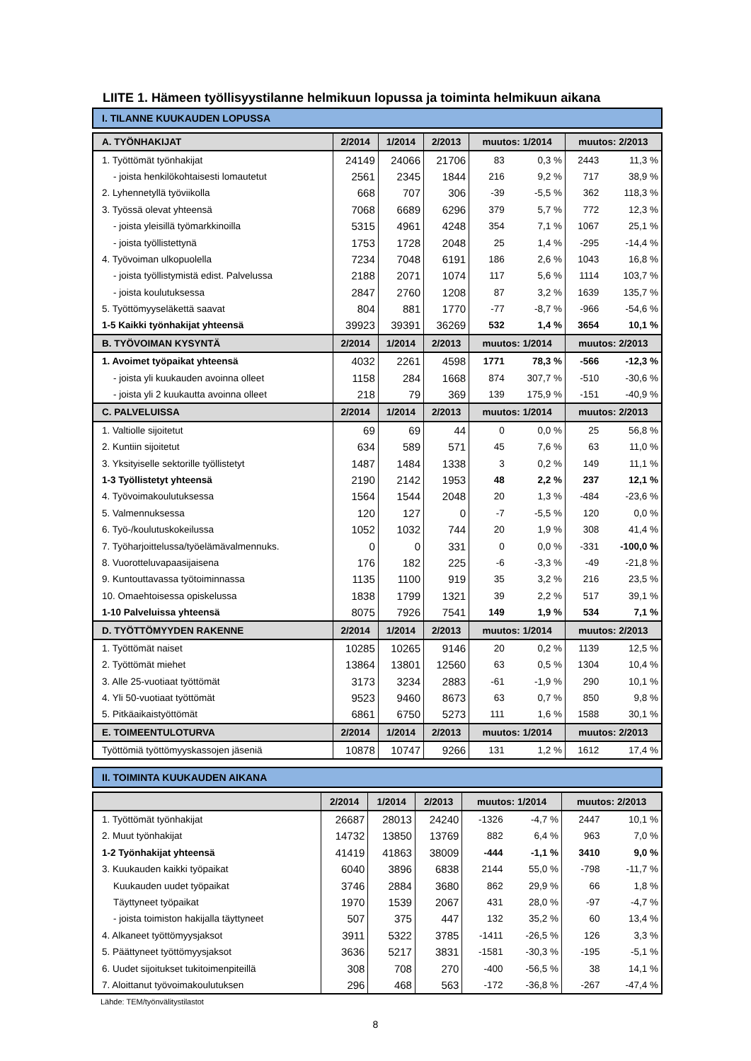LIITE 1. Hämeen työllisyystilanne helmikuun lopussa ja toiminta helmikuun aikana
I. TILANNE KUUKAUDEN LOPUSSA
| A. TYÖNHAKIJAT | 2/2014 | 1/2014 | 2/2013 | muutos: 1/2014 | | muutos: 2/2013 | |
| --- | --- | --- | --- | --- | --- | --- | --- |
| 1. Työttömät työnhakijat | 24149 | 24066 | 21706 | 83 | 0,3 % | 2443 | 11,3 % |
| - joista henkilökohtaisesti lomautetut | 2561 | 2345 | 1844 | 216 | 9,2 % | 717 | 38,9 % |
| 2. Lyhennetyllä työviikolla | 668 | 707 | 306 | -39 | -5,5 % | 362 | 118,3 % |
| 3. Työssä olevat yhteensä | 7068 | 6689 | 6296 | 379 | 5,7 % | 772 | 12,3 % |
| - joista yleisillä työmarkkinoilla | 5315 | 4961 | 4248 | 354 | 7,1 % | 1067 | 25,1 % |
| - joista työllistettynä | 1753 | 1728 | 2048 | 25 | 1,4 % | -295 | -14,4 % |
| 4. Työvoiman ulkopuolella | 7234 | 7048 | 6191 | 186 | 2,6 % | 1043 | 16,8 % |
| - joista työllistymistä edist. Palvelussa | 2188 | 2071 | 1074 | 117 | 5,6 % | 1114 | 103,7 % |
| - joista koulutuksessa | 2847 | 2760 | 1208 | 87 | 3,2 % | 1639 | 135,7 % |
| 5. Työttömyyseläkettä saavat | 804 | 881 | 1770 | -77 | -8,7 % | -966 | -54,6 % |
| 1-5 Kaikki työnhakijat yhteensä | 39923 | 39391 | 36269 | 532 | 1,4 % | 3654 | 10,1 % |
| B. TYÖVOIMAN KYSYNTÄ | 2/2014 | 1/2014 | 2/2013 | muutos: 1/2014 | | muutos: 2/2013 | |
| 1. Avoimet työpaikat yhteensä | 4032 | 2261 | 4598 | 1771 | 78,3 % | -566 | -12,3 % |
| - joista yli kuukauden avoinna olleet | 1158 | 284 | 1668 | 874 | 307,7 % | -510 | -30,6 % |
| - joista yli 2 kuukautta avoinna olleet | 218 | 79 | 369 | 139 | 175,9 % | -151 | -40,9 % |
| C. PALVELUISSA | 2/2014 | 1/2014 | 2/2013 | muutos: 1/2014 | | muutos: 2/2013 | |
| 1. Valtiolle sijoitetut | 69 | 69 | 44 | 0 | 0,0 % | 25 | 56,8 % |
| 2. Kuntiin sijoitetut | 634 | 589 | 571 | 45 | 7,6 % | 63 | 11,0 % |
| 3. Yksityiselle sektorille työllistetyt | 1487 | 1484 | 1338 | 3 | 0,2 % | 149 | 11,1 % |
| 1-3 Työllistetyt yhteensä | 2190 | 2142 | 1953 | 48 | 2,2 % | 237 | 12,1 % |
| 4. Työvoimakoulutuksessa | 1564 | 1544 | 2048 | 20 | 1,3 % | -484 | -23,6 % |
| 5. Valmennuksessa | 120 | 127 | 0 | -7 | -5,5 % | 120 | 0,0 % |
| 6. Työ-/koulutuskokeilussa | 1052 | 1032 | 744 | 20 | 1,9 % | 308 | 41,4 % |
| 7. Työharjoittelussa/työelämävalmennuks. | 0 | 0 | 331 | 0 | 0,0 % | -331 | -100,0 % |
| 8. Vuorotteluvapaasijaisena | 176 | 182 | 225 | -6 | -3,3 % | -49 | -21,8 % |
| 9. Kuntouttavassa työtoiminnassa | 1135 | 1100 | 919 | 35 | 3,2 % | 216 | 23,5 % |
| 10. Omaehtoisessa opiskelussa | 1838 | 1799 | 1321 | 39 | 2,2 % | 517 | 39,1 % |
| 1-10 Palveluissa yhteensä | 8075 | 7926 | 7541 | 149 | 1,9 % | 534 | 7,1 % |
| D. TYÖTTÖMYYDEN RAKENNE | 2/2014 | 1/2014 | 2/2013 | muutos: 1/2014 | | muutos: 2/2013 | |
| 1. Työttömät naiset | 10285 | 10265 | 9146 | 20 | 0,2 % | 1139 | 12,5 % |
| 2. Työttömät miehet | 13864 | 13801 | 12560 | 63 | 0,5 % | 1304 | 10,4 % |
| 3. Alle 25-vuotiaat työttömät | 3173 | 3234 | 2883 | -61 | -1,9 % | 290 | 10,1 % |
| 4. Yli 50-vuotiaat työttömät | 9523 | 9460 | 8673 | 63 | 0,7 % | 850 | 9,8 % |
| 5. Pitkäaikaistyöttömät | 6861 | 6750 | 5273 | 111 | 1,6 % | 1588 | 30,1 % |
| E. TOIMEENTULOTURVA | 2/2014 | 1/2014 | 2/2013 | muutos: 1/2014 | | muutos: 2/2013 | |
| Työttömiä työttömyyskassojen jäseniä | 10878 | 10747 | 9266 | 131 | 1,2 % | 1612 | 17,4 % |
II. TOIMINTA KUUKAUDEN AIKANA
| | 2/2014 | 1/2014 | 2/2013 | muutos: 1/2014 | | muutos: 2/2013 | |
| --- | --- | --- | --- | --- | --- | --- | --- |
| 1. Työttömät työnhakijat | 26687 | 28013 | 24240 | -1326 | -4,7 % | 2447 | 10,1 % |
| 2. Muut työnhakijat | 14732 | 13850 | 13769 | 882 | 6,4 % | 963 | 7,0 % |
| 1-2 Työnhakijat yhteensä | 41419 | 41863 | 38009 | -444 | -1,1 % | 3410 | 9,0 % |
| 3. Kuukauden kaikki työpaikat | 6040 | 3896 | 6838 | 2144 | 55,0 % | -798 | -11,7 % |
| Kuukauden uudet työpaikat | 3746 | 2884 | 3680 | 862 | 29,9 % | 66 | 1,8 % |
| Täyttyneet työpaikat | 1970 | 1539 | 2067 | 431 | 28,0 % | -97 | -4,7 % |
| - joista toimiston hakijalla täyttyneet | 507 | 375 | 447 | 132 | 35,2 % | 60 | 13,4 % |
| 4. Alkaneet työttömyysjaksot | 3911 | 5322 | 3785 | -1411 | -26,5 % | 126 | 3,3 % |
| 5. Päättyneet työttömyysjaksot | 3636 | 5217 | 3831 | -1581 | -30,3 % | -195 | -5,1 % |
| 6. Uudet sijoitukset tukitoimenpiteillä | 308 | 708 | 270 | -400 | -56,5 % | 38 | 14,1 % |
| 7. Aloittanut työvoimakoulutuksen | 296 | 468 | 563 | -172 | -36,8 % | -267 | -47,4 % |
Lähde: TEM/työnvälitystilastot
8